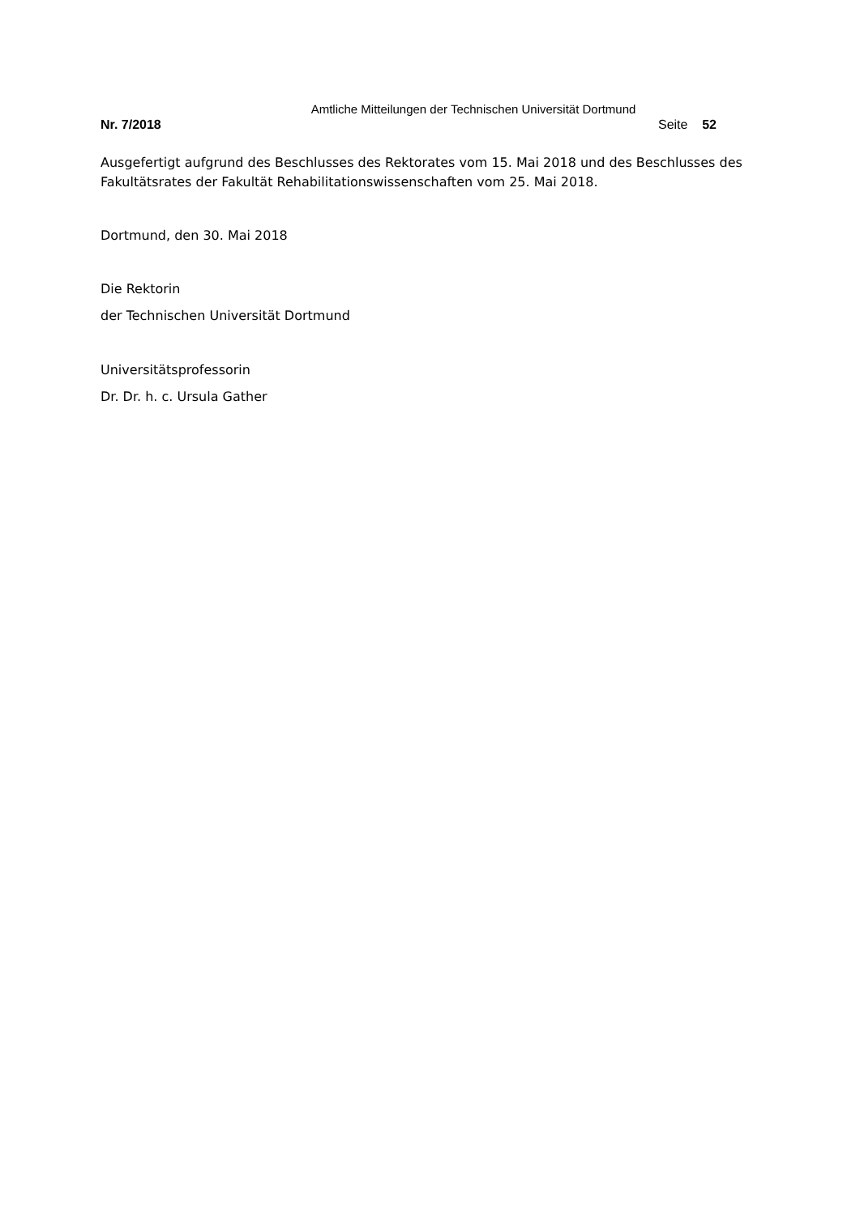Amtliche Mitteilungen der Technischen Universität Dortmund
Nr. 7/2018 Seite 52
Ausgefertigt aufgrund des Beschlusses des Rektorates vom 15. Mai 2018 und des Beschlusses des Fakultätsrates der Fakultät Rehabilitationswissenschaften vom 25. Mai 2018.
Dortmund, den 30. Mai 2018
Die Rektorin
der Technischen Universität Dortmund
Universitätsprofessorin
Dr. Dr. h. c. Ursula Gather